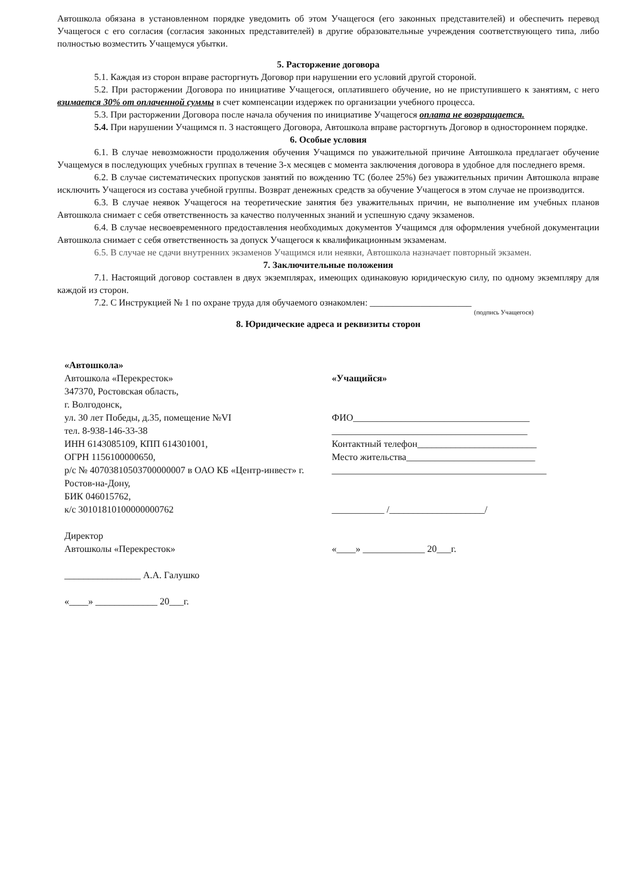Автошкола обязана в установленном порядке уведомить об этом Учащегося (его законных представителей) и обеспечить перевод Учащегося с его согласия (согласия законных представителей) в другие образовательные учреждения соответствующего типа, либо полностью возместить Учащемуся убытки.
5. Расторжение договора
5.1. Каждая из сторон вправе расторгнуть Договор при нарушении его условий другой стороной.
5.2. При расторжении Договора по инициативе Учащегося, оплатившего обучение, но не приступившего к занятиям, с него взимается 30% от оплаченной суммы в счет компенсации издержек по организации учебного процесса.
5.3. При расторжении Договора после начала обучения по инициативе Учащегося оплата не возвращается.
5.4. При нарушении Учащимся п. 3 настоящего Договора, Автошкола вправе расторгнуть Договор в одностороннем порядке.
6. Особые условия
6.1. В случае невозможности продолжения обучения Учащимся по уважительной причине Автошкола предлагает обучение Учащемуся в последующих учебных группах в течение 3-х месяцев с момента заключения договора в удобное для последнего время.
6.2. В случае систематических пропусков занятий по вождению ТС (более 25%) без уважительных причин Автошкола вправе исключить Учащегося из состава учебной группы. Возврат денежных средств за обучение Учащегося в этом случае не производится.
6.3. В случае неявок Учащегося на теоретические занятия без уважительных причин, не выполнение им учебных планов Автошкола снимает с себя ответственность за качество полученных знаний и успешную сдачу экзаменов.
6.4. В случае несвоевременного предоставления необходимых документов Учащимся для оформления учебной документации Автошкола снимает с себя ответственность за допуск Учащегося к квалификационным экзаменам.
6.5. В случае не сдачи внутренних экзаменов Учащимся или неявки, Автошкола назначает повторный экзамен.
7. Заключительные положения
7.1. Настоящий договор составлен в двух экземплярах, имеющих одинаковую юридическую силу, по одному экземпляру для каждой из сторон.
7.2. С Инструкцией № 1 по охране труда для обучаемого ознакомлен: ______________________
(подпись Учащегося)
8. Юридические адреса и реквизиты сторон
«Автошкола»
Автошкола «Перекресток»
347370, Ростовская область,
г. Волгодонск,
ул. 30 лет Победы, д.35, помещение №VI
тел. 8-938-146-33-38
ИНН 6143085109, КПП 614301001,
ОГРН 1156100000650,
р/с № 40703810503700000007 в ОАО КБ «Центр-инвест» г. Ростов-на-Дону,
БИК 046015762,
к/с 30101810100000000762
Директор
Автошколы «Перекресток»
________________ А.А. Галушко
«____» _____________ 20___г.
«Учащийся»
ФИО_____________________________________
_________________________________________
Контактный телефон_________________________
Место жительства___________________________
_____________________________________________
___________ /____________________/
«____» _____________ 20___г.